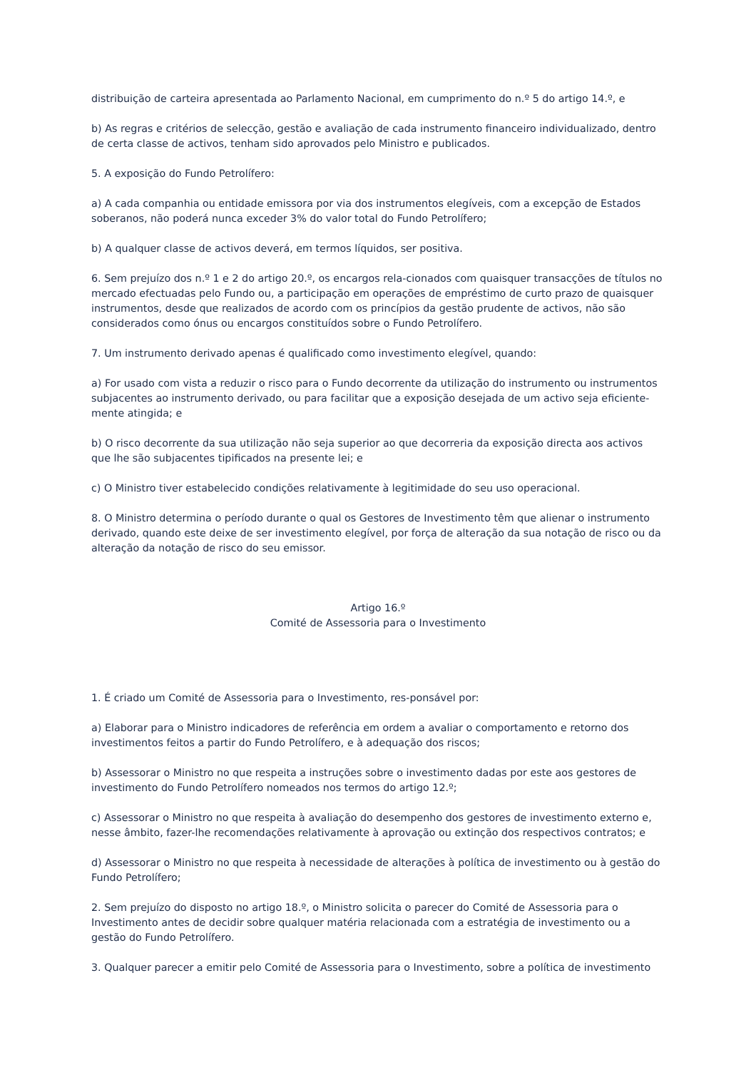distribuição de carteira apresentada ao Parlamento Nacional, em cumprimento do n.º 5 do artigo 14.º, e
b) As regras e critérios de selecção, gestão e avaliação de cada instrumento financeiro individualizado, dentro de certa classe de activos, tenham sido aprovados pelo Ministro e publicados.
5. A exposição do Fundo Petrolífero:
a) A cada companhia ou entidade emissora por via dos instrumentos elegíveis, com a excepção de Estados soberanos, não poderá nunca exceder 3% do valor total do Fundo Petrolífero;
b) A qualquer classe de activos deverá, em termos líquidos, ser positiva.
6. Sem prejuízo dos n.º 1 e 2 do artigo 20.º, os encargos rela-cionados com quaisquer transacções de títulos no mercado efectuadas pelo Fundo ou, a participação em operações de empréstimo de curto prazo de quaisquer instrumentos, desde que realizados de acordo com os princípios da gestão prudente de activos, não são considerados como ónus ou encargos constituídos sobre o Fundo Petrolífero.
7. Um instrumento derivado apenas é qualificado como investimento elegível, quando:
a) For usado com vista a reduzir o risco para o Fundo decorrente da utilização do instrumento ou instrumentos subjacentes ao instrumento derivado, ou para facilitar que a exposição desejada de um activo seja eficiente-mente atingida; e
b) O risco decorrente da sua utilização não seja superior ao que decorreria da exposição directa aos activos que lhe são subjacentes tipificados na presente lei; e
c) O Ministro tiver estabelecido condições relativamente à legitimidade do seu uso operacional.
8. O Ministro determina o período durante o qual os Gestores de Investimento têm que alienar o instrumento derivado, quando este deixe de ser investimento elegível, por força de alteração da sua notação de risco ou da alteração da notação de risco do seu emissor.
Artigo 16.º
Comité de Assessoria para o Investimento
1. É criado um Comité de Assessoria para o Investimento, res-ponsável por:
a) Elaborar para o Ministro indicadores de referência em ordem a avaliar o comportamento e retorno dos investimentos feitos a partir do Fundo Petrolífero, e à adequação dos riscos;
b) Assessorar o Ministro no que respeita a instruções sobre o investimento dadas por este aos gestores de investimento do Fundo Petrolífero nomeados nos termos do artigo 12.º;
c) Assessorar o Ministro no que respeita à avaliação do desempenho dos gestores de investimento externo e, nesse âmbito, fazer-lhe recomendações relativamente à aprovação ou extinção dos respectivos contratos; e
d) Assessorar o Ministro no que respeita à necessidade de alterações à política de investimento ou à gestão do Fundo Petrolífero;
2. Sem prejuízo do disposto no artigo 18.º, o Ministro solicita o parecer do Comité de Assessoria para o Investimento antes de decidir sobre qualquer matéria relacionada com a estratégia de investimento ou a gestão do Fundo Petrolífero.
3. Qualquer parecer a emitir pelo Comité de Assessoria para o Investimento, sobre a política de investimento